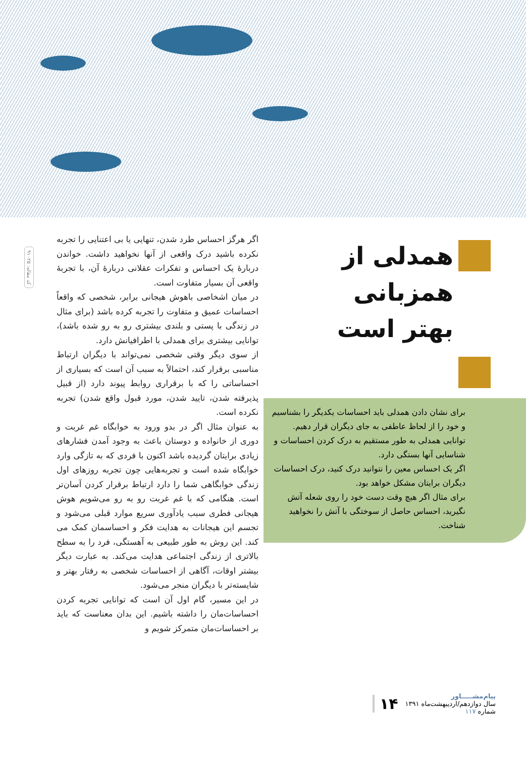کد مقاله: ۹۱۰۲۵
همدلی از همزبانی
بهتر است
برای نشان دادن همدلی باید احساسات یکدیگر را بشناسیم و خود را از لحاظ عاطفی به جای دیگران قرار دهیم. توانایی همدلی به طور مستقیم به درک کردن احساسات و شناسایی آنها بستگی دارد.
اگر یک احساس معین را نتوانید درک کنید، درک احساسات دیگران برایتان مشکل خواهد بود.
برای مثال اگر هیچ وقت دست خود را روی شعله آتش نگیرید، احساس حاصل از سوختگی با آتش را نخواهید شناخت.
اگر هرگز احساس طرد شدن، تنهایی یا بی اعتنایی را تجربه نکرده باشید درک واقعی از آنها نخواهید داشت. خواندن دربارهٔ یک احساس و تفکرات عقلانی دربارهٔ آن، با تجربهٔ واقعی آن بسیار متفاوت است.
در میان اشخاصی باهوش هیجانی برابر، شخصی که واقعاً احساسات عمیق و متفاوت را تجربه کرده باشد (برای مثال در زندگی با پستی و بلندی بیشتری رو به رو شده باشد)، توانایی بیشتری برای همدلی با اطرافیانش دارد.
از سوی دیگر وقتی شخصی نمی‌تواند با دیگران ارتباط مناسبی برقرار کند، احتمالاً به سبب آن است که بسیاری از احساساتی را که با برقراری روابط پیوند دارد (از قبیل پذیرفته شدن، تایید شدن، مورد قبول واقع شدن) تجربه نکرده است.
به عنوان مثال اگر در بدو ورود به خوابگاه غم غربت و دوری از خانواده و دوستان باعث به وجود آمدن فشارهای زیادی برایتان گردیده باشد اکنون با فردی که به تازگی وارد خوابگاه شده است و تجربه‌هایی چون تجربه روزهای اول زندگی خوابگاهی شما را دارد ارتباط برقرار کردن آسان‌تر است. هنگامی که با غم غربت رو به رو می‌شویم هوش هیجانی فطری سبب یادآوری سریع موارد قبلی می‌شود و تجسم این هیجانات به هدایت فکر و احساسمان کمک می کند. این روش به طور طبیعی به آهستگی، فرد را به سطح بالاتری از زندگی اجتماعی هدایت می‌کند. به عبارت دیگر بیشتر اوقات، آگاهی از احساسات شخصی به رفتار بهتر و شایسته‌تر با دیگران منجر می‌شود.
در این مسیر، گام اول آن است که توانایی تجربه کردن احساسات‌مان را داشته باشیم. این بدان معناست که باید بر احساسات‌مان متمرکز شویم و
پیام‌مشـــــاور
سال دوازدهم/اردیبهشت‌ماه ۱۳۹۱
شماره ۱۱۷
۱۴